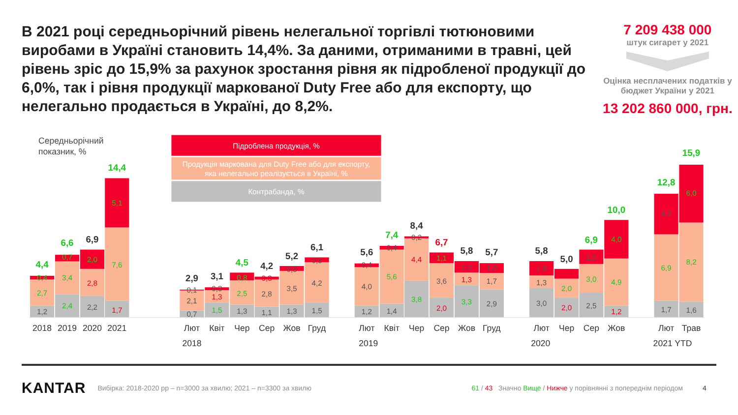В 2021 році середньорічний рівень нелегальної торгівлі тютюновими виробами в Україні становить 14,4%. За даними, отриманими в травні, цей рівень зріс до 15,9% за рахунок зростання рівня як підробленої продукції до 6,0%, так і рівня продукції маркованої Duty Free або для експорту, що нелегально продається в Україні, до 8,2%.
7 209 438 000
штук сигарет у 2021
Оцінка несплачених податків у бюджет України у 2021
13 202 860 000, грн.
Середньорічний
показник, %
Підроблена продукція, %
Продукція маркована для Duty Free або для експорту,
яка нелегально реалізується в Україні, %
Контрабанда, %
1,2
2,7
0,4
4,4
2,4
3,4
0,7
6,6
2,2
2,8
2,0
6,9
1,7
7,6
5,1
14,4
0,7
2,1
0,1
2,9
1,5
1,3
0,3
3,1
1,3
2,5
0,8
4,5
1,1
2,8
0,3
4,2
1,3
3,5
0,5
5,2
1,5
4,2
0,5
6,1
1,2
4,0
0,4
5,6
1,4
5,6
0,4
7,4
3,8
4,4
0,2
8,4
2,0
3,6
1,1
6,7
3,3
1,3
1,2
5,8
2,9
1,7
1,0
5,7
3,0
1,3
1,5
5,8
2,0
2,0
1,0
5,0
2,5
3,0
1,5
6,9
1,2
4,9
4,0
10,0
1,7
6,9
4,2
12,8
1,6
8,2
6,0
15,9
2018
2019
2020
2021
Лют
Квіт
Чер
Сер
Жов
Груд
2018
Лют
Квіт
Чер
Сер
Жов
Груд
2019
Лют
Чер
Сер
Жов
2020
Лют
Трав
2021 YTD
KANTAR Вибірка: 2018-2020 рр – n=3000 за хвилю; 2021 – n=3300 за хвилю 61 / 43 Значно Вище / Нижче у порівнянні з попереднім періодом 4